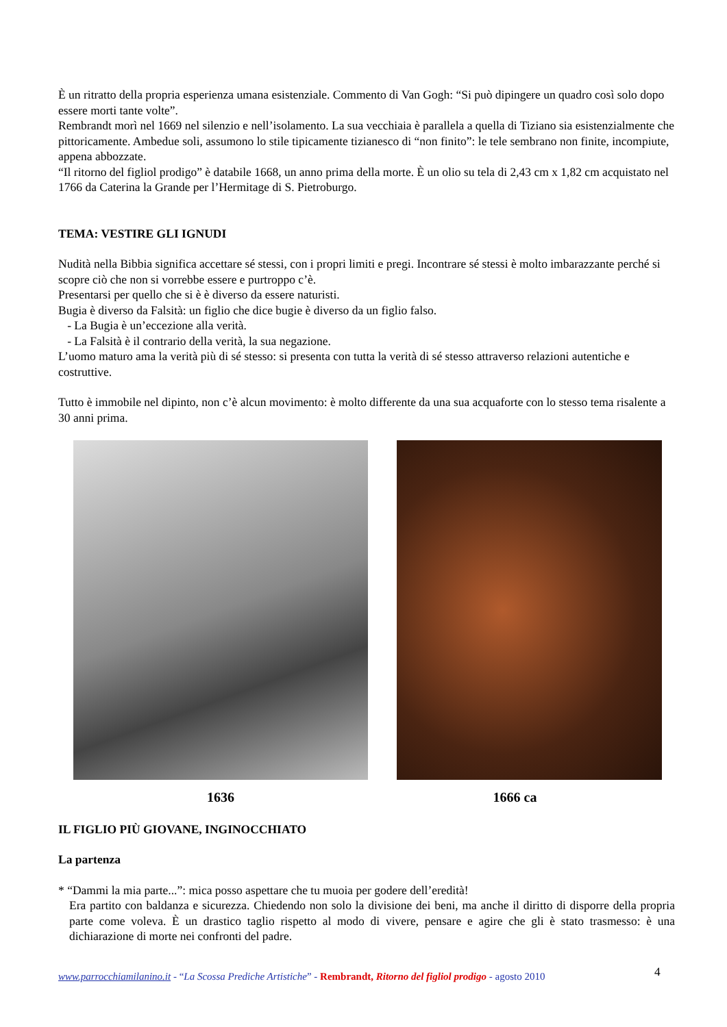È un ritratto della propria esperienza umana esistenziale. Commento di Van Gogh: “Si può dipingere un quadro così solo dopo essere morti tante volte”.
Rembrandt morì nel 1669 nel silenzio e nell’isolamento. La sua vecchiaia è parallela a quella di Tiziano sia esistenzialmente che pittoricamente. Ambedue soli, assumono lo stile tipicamente tizianesco di “non finito”: le tele sembrano non finite, incompiute, appena abbozzate.
“Il ritorno del figliol prodigo” è databile 1668, un anno prima della morte. È un olio su tela di 2,43 cm x 1,82 cm acquistato nel 1766 da Caterina la Grande per l’Hermitage di S. Pietroburgo.
TEMA: VESTIRE GLI IGNUDI
Nudità nella Bibbia significa accettare sé stessi, con i propri limiti e pregi. Incontrare sé stessi è molto imbarazzante perché si scopre ciò che non si vorrebbe essere e purtroppo c’è.
Presentarsi per quello che si è è diverso da essere naturisti.
Bugia è diverso da Falsità: un figlio che dice bugie è diverso da un figlio falso.
- La Bugia è un’eccezione alla verità.
- La Falsità è il contrario della verità, la sua negazione.
L’uomo maturo ama la verità più di sé stesso: si presenta con tutta la verità di sé stesso attraverso relazioni autentiche e costruttive.
Tutto è immobile nel dipinto, non c’è alcun movimento: è molto differente da una sua acquaforte con lo stesso tema risalente a 30 anni prima.
1636 1666 ca
IL FIGLIO PIÙ GIOVANE, INGINOCCHIATO
La partenza
* “Dammi la mia parte...”: mica posso aspettare che tu muoia per godere dell’eredità!
Era partito con baldanza e sicurezza. Chiedendo non solo la divisione dei beni, ma anche il diritto di disporre della propria parte come voleva. È un drastico taglio rispetto al modo di vivere, pensare e agire che gli è stato trasmesso: è una dichiarazione di morte nei confronti del padre.
4
www.parrocchiamilanino.it - “La Scossa Prediche Artistiche” - Rembrandt, Ritorno del figliol prodigo - agosto 2010